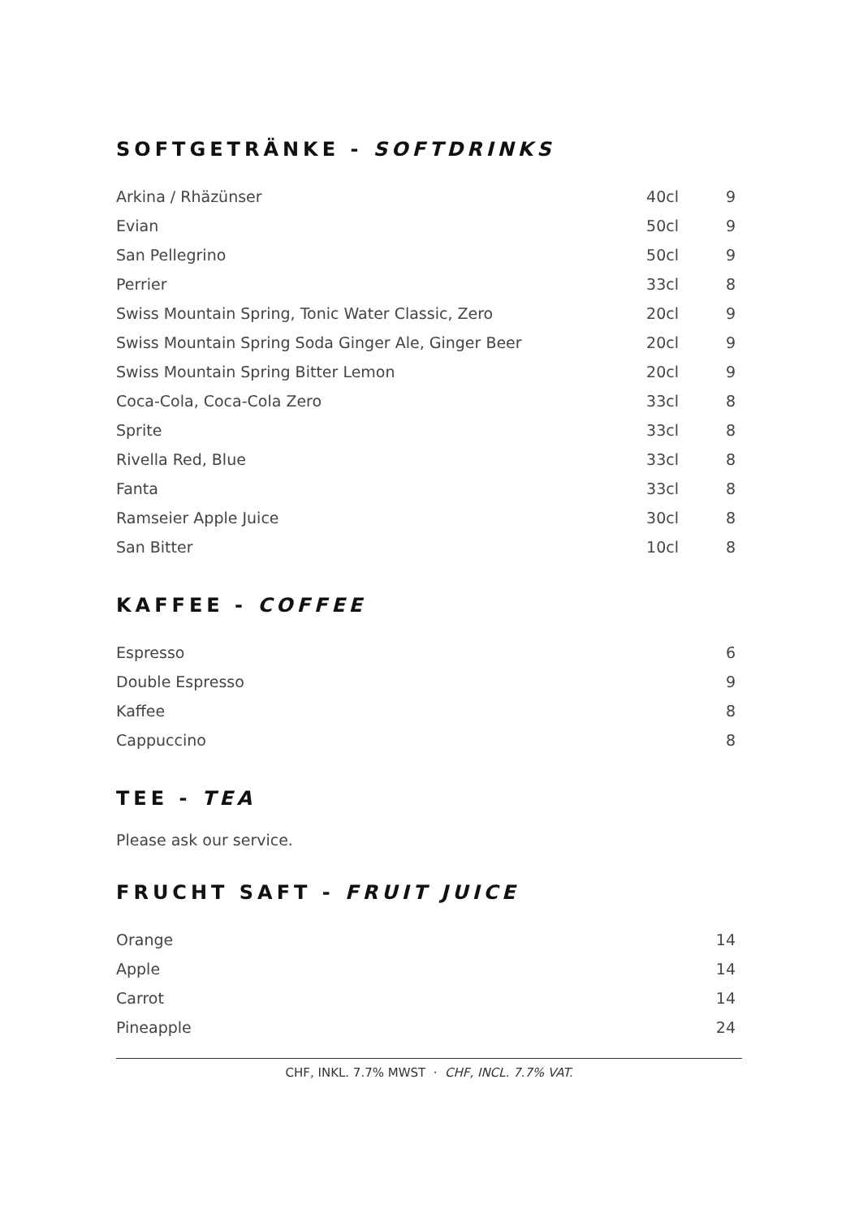SOFTGETRÄNKE - SOFTDRINKS
| Arkina / Rhäzünser | 40cl | 9 |
| Evian | 50cl | 9 |
| San Pellegrino | 50cl | 9 |
| Perrier | 33cl | 8 |
| Swiss Mountain Spring, Tonic Water Classic, Zero | 20cl | 9 |
| Swiss Mountain Spring Soda Ginger Ale, Ginger Beer | 20cl | 9 |
| Swiss Mountain Spring Bitter Lemon | 20cl | 9 |
| Coca-Cola, Coca-Cola Zero | 33cl | 8 |
| Sprite | 33cl | 8 |
| Rivella Red, Blue | 33cl | 8 |
| Fanta | 33cl | 8 |
| Ramseier Apple Juice | 30cl | 8 |
| San Bitter | 10cl | 8 |
KAFFEE - COFFEE
| Espresso | 6 |
| Double Espresso | 9 |
| Kaffee | 8 |
| Cappuccino | 8 |
TEE - TEA
Please ask our service.
FRUCHT SAFT - FRUIT JUICE
| Orange | 14 |
| Apple | 14 |
| Carrot | 14 |
| Pineapple | 24 |
CHF, INKL. 7.7% MWST · CHF, INCL. 7.7% VAT.